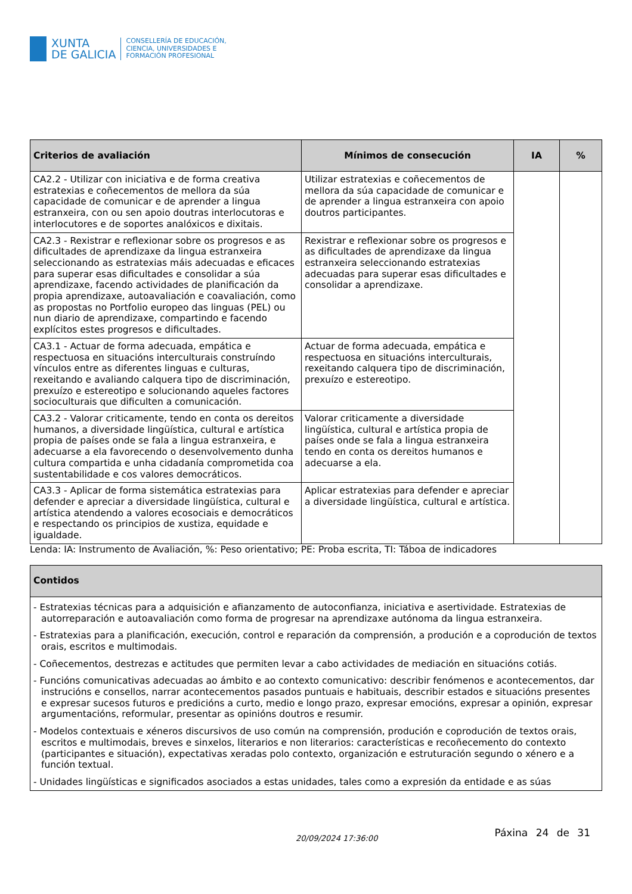XUNTA
DE GALICIA
CONSELLERÍA DE EDUCACIÓN,
CIENCIA, UNIVERSIDADES E
FORMACIÓN PROFESIONAL
| Criterios de avaliación | Mínimos de consecución | IA | % |
| --- | --- | --- | --- |
| CA2.2 - Utilizar con iniciativa e de forma creativa estratexias e coñecementos de mellora da súa capacidade de comunicar e de aprender a lingua estranxeira, con ou sen apoio doutras interlocutoras e interlocutores e de soportes analóxicos e dixitais. | Utilizar estratexias e coñecementos de mellora da súa capacidade de comunicar e de aprender a lingua estranxeira con apoio doutros participantes. | | |
| CA2.3 - Rexistrar e reflexionar sobre os progresos e as dificultades de aprendizaxe da lingua estranxeira seleccionando as estratexias máis adecuadas e eficaces para superar esas dificultades e consolidar a súa aprendizaxe, facendo actividades de planificación da propia aprendizaxe, autoavaliación e coavaliación, como as propostas no Portfolio europeo das linguas (PEL) ou nun diario de aprendizaxe, compartindo e facendo explícitos estes progresos e dificultades. | Rexistrar e reflexionar sobre os progresos e as dificultades de aprendizaxe da lingua estranxeira seleccionando estratexias adecuadas para superar esas dificultades e consolidar a aprendizaxe. | | |
| CA3.1 - Actuar de forma adecuada, empática e respectuosa en situacións interculturais construíndo vínculos entre as diferentes linguas e culturas, rexeitando e avaliando calquera tipo de discriminación, prexuízo e estereotipo e solucionando aqueles factores socioculturais que dificulten a comunicación. | Actuar de forma adecuada, empática e respectuosa en situacións interculturais, rexeitando calquera tipo de discriminación, prexuízo e estereotipo. | | |
| CA3.2 - Valorar criticamente, tendo en conta os dereitos humanos, a diversidade lingüística, cultural e artística propia de países onde se fala a lingua estranxeira, e adecuarse a ela favorecendo o desenvolvemento dunha cultura compartida e unha cidadanía comprometida coa sustentabilidade e cos valores democráticos. | Valorar criticamente a diversidade lingüística, cultural e artística propia de países onde se fala a lingua estranxeira tendo en conta os dereitos humanos e adecuarse a ela. | | |
| CA3.3 - Aplicar de forma sistemática estratexias para defender e apreciar a diversidade lingüística, cultural e artística atendendo a valores ecosociais e democráticos e respectando os principios de xustiza, equidade e igualdade. | Aplicar estratexias para defender e apreciar a diversidade lingüística, cultural e artística. | | |
Lenda: IA: Instrumento de Avaliación, %: Peso orientativo; PE: Proba escrita, TI: Táboa de indicadores
| Contidos |
| --- |
| - Estratexias técnicas para a adquisición e afianzamento de autoconfianza, iniciativa e asertividade. Estratexias de autorreparación e autoavaliación como forma de progresar na aprendizaxe autónoma da lingua estranxeira. - Estratexias para a planificación, execución, control e reparación da comprensión, a produción e a coprodución de textos orais, escritos e multimodais. - Coñecementos, destrezas e actitudes que permiten levar a cabo actividades de mediación en situacións cotiás. - Funcións comunicativas adecuadas ao ámbito e ao contexto comunicativo: describir fenómenos e acontecementos, dar instrucións e consellos, narrar acontecementos pasados puntuais e habituais, describir estados e situacións presentes e expresar sucesos futuros e predicións a curto, medio e longo prazo, expresar emocións, expresar a opinión, expresar argumentacións, reformular, presentar as opinións doutros e resumir. - Modelos contextuais e xéneros discursivos de uso común na comprensión, produción e coprodución de textos orais, escritos e multimodais, breves e sinxelos, literarios e non literarios: características e recoñecemento do contexto (participantes e situación), expectativas xeradas polo contexto, organización e estruturación segundo o xénero e a función textual. - Unidades lingüísticas e significados asociados a estas unidades, tales como a expresión da entidade e as súas |
20/09/2024 17:36:00
Páxina 24 de 31